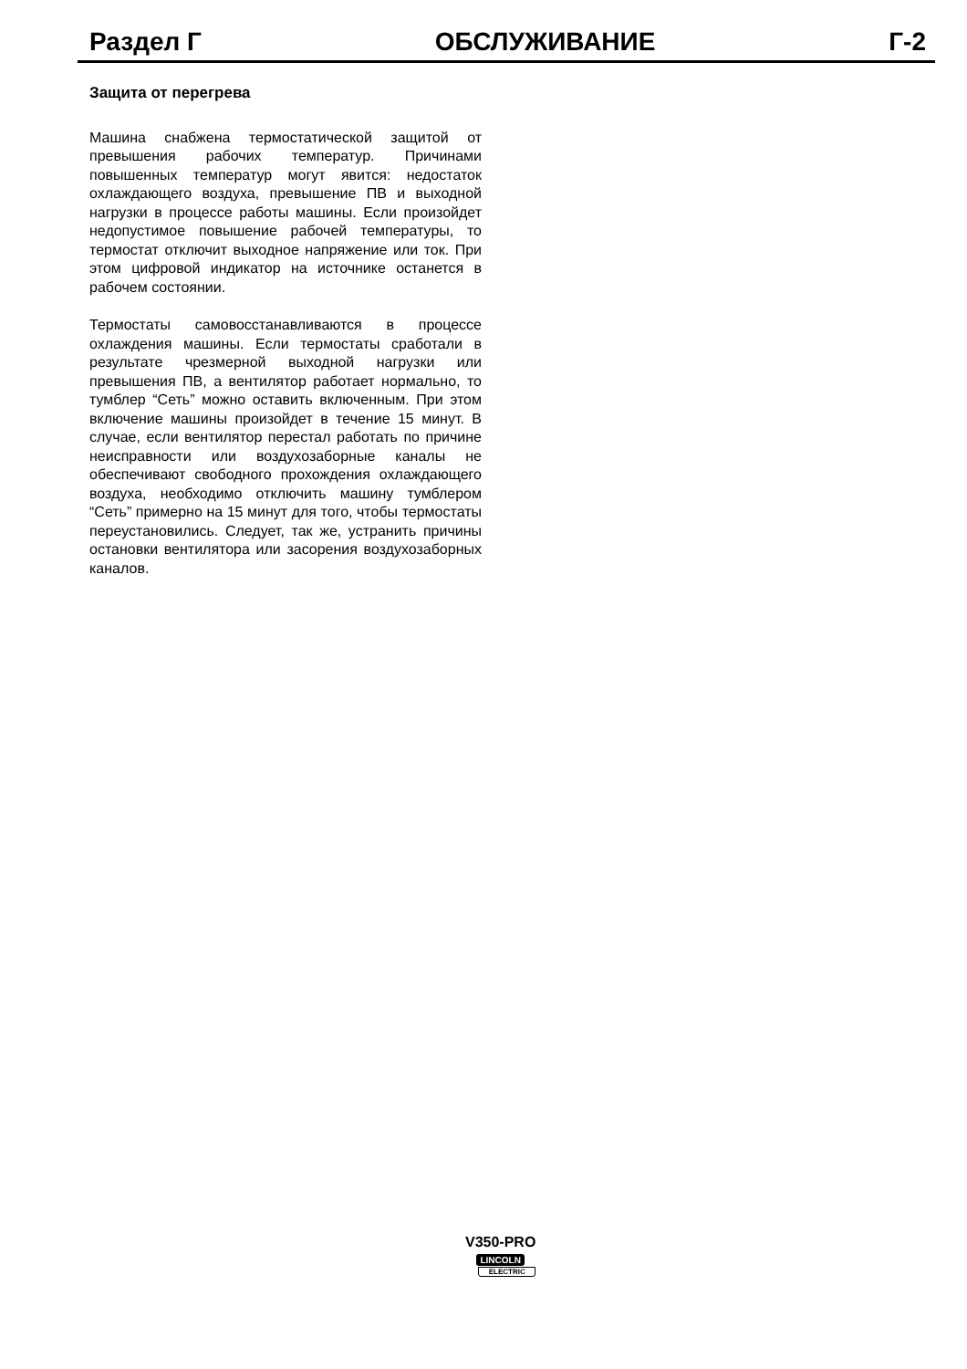Раздел Г ОБСЛУЖИВАНИЕ Г-2
Защита от перегрева
Машина снабжена термостатической защитой от превышения рабочих температур. Причинами повышенных температур могут явится: недостаток охлаждающего воздуха, превышение ПВ и выходной нагрузки в процессе работы машины. Если произойдет недопустимое повышение рабочей температуры, то термостат отключит выходное напряжение или ток. При этом цифровой индикатор на источнике останется в рабочем состоянии.
Термостаты самовосстанавливаются в процессе охлаждения машины. Если термостаты сработали в результате чрезмерной выходной нагрузки или превышения ПВ, а вентилятор работает нормально, то тумблер “Сеть” можно оставить включенным. При этом включение машины произойдет в течение 15 минут. В случае, если вентилятор перестал работать по причине неисправности или воздухозаборные каналы не обеспечивают свободного прохождения охлаждающего воздуха, необходимо отключить машину тумблером “Сеть” примерно на 15 минут для того, чтобы термостаты переустановились. Следует, так же, устранить причины остановки вентилятора или засорения воздухозаборных каналов.
V350-PRO
LINCOLN
ELECTRIC